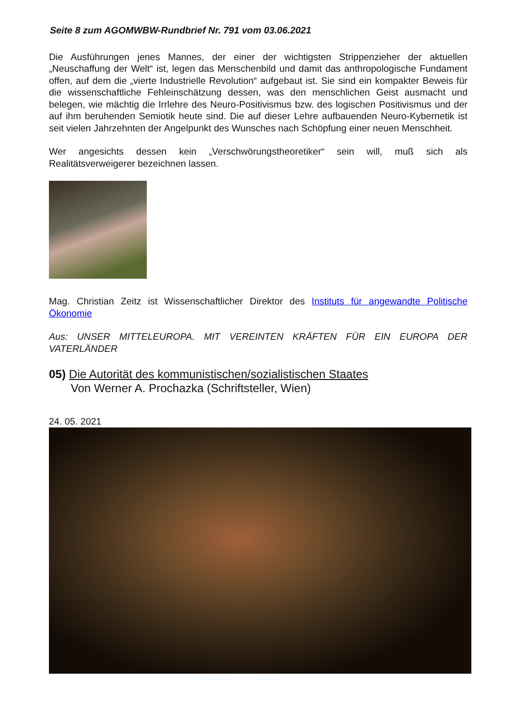Seite 8 zum AGOMWBW-Rundbrief Nr. 791 vom 03.06.2021
Die Ausführungen jenes Mannes, der einer der wichtigsten Strippenzieher der aktuellen „Neuschaffung der Welt“ ist, legen das Menschenbild und damit das anthropologische Fundament offen, auf dem die „vierte Industrielle Revolution“ aufgebaut ist. Sie sind ein kompakter Beweis für die wissenschaftliche Fehleinschätzung dessen, was den menschlichen Geist ausmacht und belegen, wie mächtig die Irrlehre des Neuro-Positivismus bzw. des logischen Positivismus und der auf ihm beruhenden Semiotik heute sind. Die auf dieser Lehre aufbauenden Neuro-Kybernetik ist seit vielen Jahrzehnten der Angelpunkt des Wunsches nach Schöpfung einer neuen Menschheit.
Wer angesichts dessen kein „Verschwörungstheoretiker“ sein will, muß sich als Realitätsverweigerer bezeichnen lassen.
Mag. Christian Zeitz ist Wissenschaftlicher Direktor des Instituts für angewandte Politische Ökonomie
Aus: UNSER MITTELEUROPA. MIT VEREINTEN KRÄFTEN FÜR EIN EUROPA DER VATERLÄNDER
05) Die Autorität des kommunistischen/sozialistischen Staates
Von Werner A. Prochazka (Schriftsteller, Wien)
24. 05. 2021